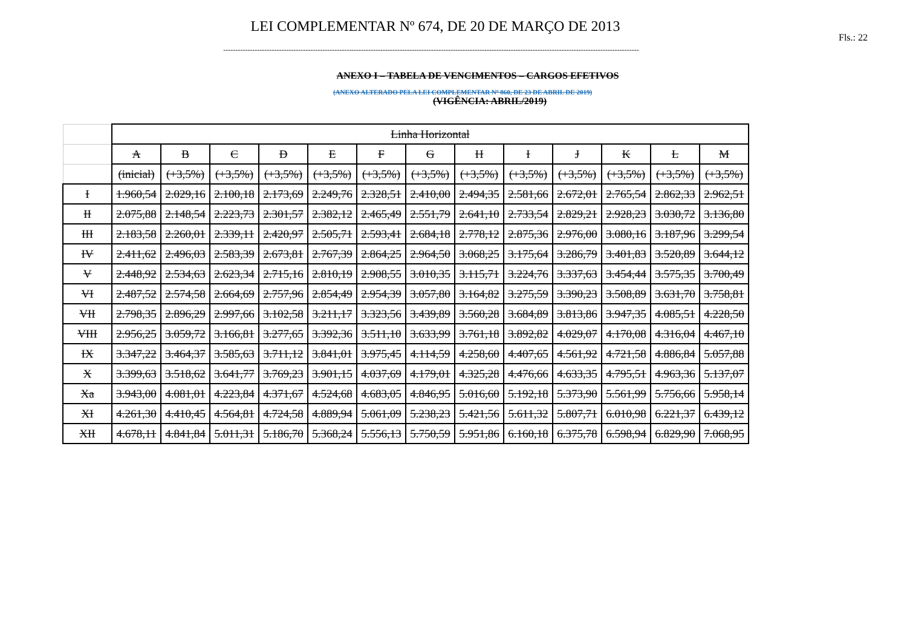LEI COMPLEMENTAR Nº 674, DE 20 DE MARÇO DE 2013
Fls.: 22
----------------------------------------------------------------------------------------------------------------------------------------------------------------------------
ANEXO I – TABELA DE VENCIMENTOS – CARGOS EFETIVOS
(ANEXO ALTERADO PELA LEI COMPLEMENTAR Nº 860, DE 23 DE ABRIL DE 2019)
(VIGÊNCIA: ABRIL/2019)
| | Linha Horizontal | | | | | | | | | | | | |
| | A | B | C | D | E | F | G | H | I | J | K | L | M |
| | (inicial) | (+3,5%) | (+3,5%) | (+3,5%) | (+3,5%) | (+3,5%) | (+3,5%) | (+3,5%) | (+3,5%) | (+3,5%) | (+3,5%) | (+3,5%) | (+3,5%) |
| I | 1.960,54 | 2.029,16 | 2.100,18 | 2.173,69 | 2.249,76 | 2.328,51 | 2.410,00 | 2.494,35 | 2.581,66 | 2.672,01 | 2.765,54 | 2.862,33 | 2.962,51 |
| II | 2.075,88 | 2.148,54 | 2.223,73 | 2.301,57 | 2.382,12 | 2.465,49 | 2.551,79 | 2.641,10 | 2.733,54 | 2.829,21 | 2.928,23 | 3.030,72 | 3.136,80 |
| III | 2.183,58 | 2.260,01 | 2.339,11 | 2.420,97 | 2.505,71 | 2.593,41 | 2.684,18 | 2.778,12 | 2.875,36 | 2.976,00 | 3.080,16 | 3.187,96 | 3.299,54 |
| IV | 2.411,62 | 2.496,03 | 2.583,39 | 2.673,81 | 2.767,39 | 2.864,25 | 2.964,50 | 3.068,25 | 3.175,64 | 3.286,79 | 3.401,83 | 3.520,89 | 3.644,12 |
| V | 2.448,92 | 2.534,63 | 2.623,34 | 2.715,16 | 2.810,19 | 2.908,55 | 3.010,35 | 3.115,71 | 3.224,76 | 3.337,63 | 3.454,44 | 3.575,35 | 3.700,49 |
| VI | 2.487,52 | 2.574,58 | 2.664,69 | 2.757,96 | 2.854,49 | 2.954,39 | 3.057,80 | 3.164,82 | 3.275,59 | 3.390,23 | 3.508,89 | 3.631,70 | 3.758,81 |
| VII | 2.798,35 | 2.896,29 | 2.997,66 | 3.102,58 | 3.211,17 | 3.323,56 | 3.439,89 | 3.560,28 | 3.684,89 | 3.813,86 | 3.947,35 | 4.085,51 | 4.228,50 |
| VIII | 2.956,25 | 3.059,72 | 3.166,81 | 3.277,65 | 3.392,36 | 3.511,10 | 3.633,99 | 3.761,18 | 3.892,82 | 4.029,07 | 4.170,08 | 4.316,04 | 4.467,10 |
| IX | 3.347,22 | 3.464,37 | 3.585,63 | 3.711,12 | 3.841,01 | 3.975,45 | 4.114,59 | 4.258,60 | 4.407,65 | 4.561,92 | 4.721,58 | 4.886,84 | 5.057,88 |
| X | 3.399,63 | 3.518,62 | 3.641,77 | 3.769,23 | 3.901,15 | 4.037,69 | 4.179,01 | 4.325,28 | 4.476,66 | 4.633,35 | 4.795,51 | 4.963,36 | 5.137,07 |
| Xa | 3.943,00 | 4.081,01 | 4.223,84 | 4.371,67 | 4.524,68 | 4.683,05 | 4.846,95 | 5.016,60 | 5.192,18 | 5.373,90 | 5.561,99 | 5.756,66 | 5.958,14 |
| XI | 4.261,30 | 4.410,45 | 4.564,81 | 4.724,58 | 4.889,94 | 5.061,09 | 5.238,23 | 5.421,56 | 5.611,32 | 5.807,71 | 6.010,98 | 6.221,37 | 6.439,12 |
| XII | 4.678,11 | 4.841,84 | 5.011,31 | 5.186,70 | 5.368,24 | 5.556,13 | 5.750,59 | 5.951,86 | 6.160,18 | 6.375,78 | 6.598,94 | 6.829,90 | 7.068,95 |